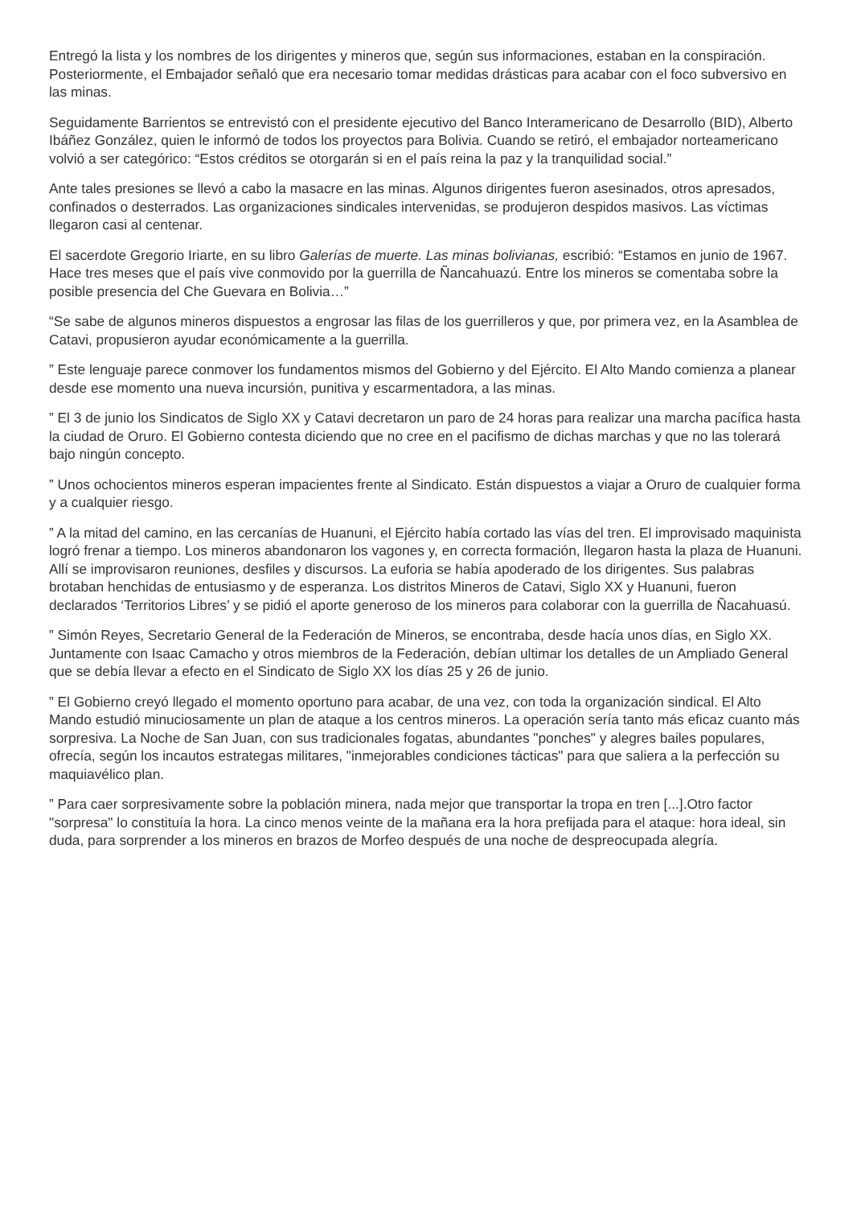Entregó la lista y los nombres de los dirigentes y mineros que, según sus informaciones, estaban en la conspiración. Posteriormente, el Embajador señaló que era necesario tomar medidas drásticas para acabar con el foco subversivo en las minas.
Seguidamente Barrientos se entrevistó con el presidente ejecutivo del Banco Interamericano de Desarrollo (BID), Alberto Ibáñez González, quien le informó de todos los proyectos para Bolivia. Cuando se retiró, el embajador norteamericano volvió a ser categórico: “Estos créditos se otorgarán si en el país reina la paz y la tranquilidad social.”
Ante tales presiones se llevó a cabo la masacre en las minas. Algunos dirigentes fueron asesinados, otros apresados, confinados o desterrados. Las organizaciones sindicales intervenidas, se produjeron despidos masivos. Las víctimas llegaron casi al centenar.
El sacerdote Gregorio Iriarte, en su libro Galerías de muerte. Las minas bolivianas, escribió: “Estamos en junio de 1967. Hace tres meses que el país vive conmovido por la guerrilla de Ñancahuazú. Entre los mineros se comentaba sobre la posible presencia del Che Guevara en Bolivia…”
“Se sabe de algunos mineros dispuestos a engrosar las filas de los guerrilleros y que, por primera vez, en la Asamblea de Catavi, propusieron ayudar económicamente a la guerrilla.
” Este lenguaje parece conmover los fundamentos mismos del Gobierno y del Ejército. El Alto Mando comienza a planear desde ese momento una nueva incursión, punitiva y escarmentadora, a las minas.
” El 3 de junio los Sindicatos de Siglo XX y Catavi decretaron un paro de 24 horas para realizar una marcha pacífica hasta la ciudad de Oruro. El Gobierno contesta diciendo que no cree en el pacifismo de dichas marchas y que no las tolerará bajo ningún concepto.
” Unos ochocientos mineros esperan impacientes frente al Sindicato. Están dispuestos a viajar a Oruro de cualquier forma y a cualquier riesgo.
” A la mitad del camino, en las cercanías de Huanuni, el Ejército había cortado las vías del tren. El improvisado maquinista logró frenar a tiempo. Los mineros abandonaron los vagones y, en correcta formación, llegaron hasta la plaza de Huanuni. Allí se improvisaron reuniones, desfiles y discursos. La euforia se había apoderado de los dirigentes. Sus palabras brotaban henchidas de entusiasmo y de esperanza. Los distritos Mineros de Catavi, Siglo XX y Huanuni, fueron declarados ‘Territorios Libres’ y se pidió el aporte generoso de los mineros para colaborar con la guerrilla de Ñacahuasú.
” Simón Reyes, Secretario General de la Federación de Mineros, se encontraba, desde hacía unos días, en Siglo XX. Juntamente con Isaac Camacho y otros miembros de la Federación, debían ultimar los detalles de un Ampliado General que se debía llevar a efecto en el Sindicato de Siglo XX los días 25 y 26 de junio.
” El Gobierno creyó llegado el momento oportuno para acabar, de una vez, con toda la organización sindical. El Alto Mando estudió minuciosamente un plan de ataque a los centros mineros. La operación sería tanto más eficaz cuanto más sorpresiva. La Noche de San Juan, con sus tradicionales fogatas, abundantes "ponches" y alegres bailes populares, ofrecía, según los incautos estrategas militares, "inmejorables condiciones tácticas" para que saliera a la perfección su maquiavélico plan.
” Para caer sorpresivamente sobre la población minera, nada mejor que transportar la tropa en tren [...].Otro factor "sorpresa" lo constituía la hora. La cinco menos veinte de la mañana era la hora prefijada para el ataque: hora ideal, sin duda, para sorprender a los mineros en brazos de Morfeo después de una noche de despreocupada alegría.